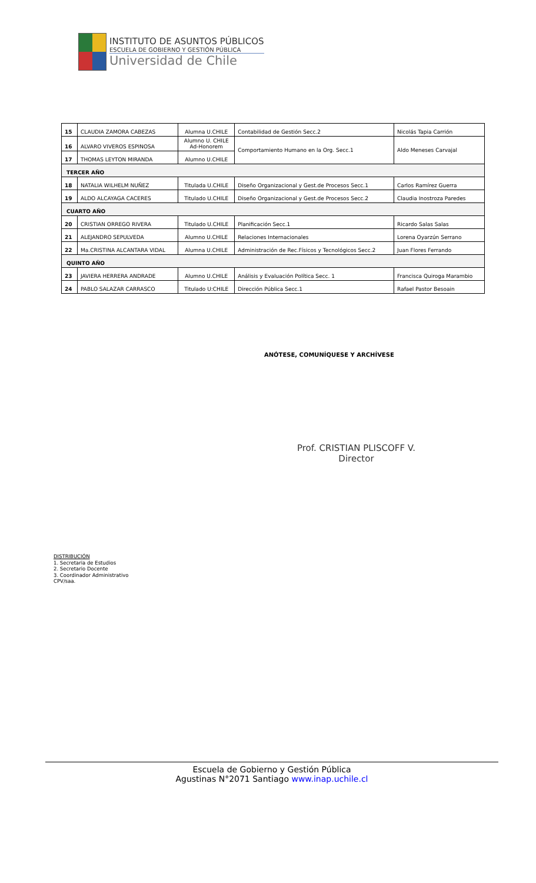INSTITUTO DE ASUNTOS PÚBLICOS
ESCUELA DE GOBIERNO Y GESTIÓN PÚBLICA
Universidad de Chile
| 15 | CLAUDIA ZAMORA CABEZAS | Alumna U.CHILE | Contabilidad de Gestión Secc.2 | Nicolás Tapia Carrión |
| 16 | ALVARO VIVEROS ESPINOSA | Alumno U. CHILE Ad-Honorem | Comportamiento Humano en la Org. Secc.1 | Aldo Meneses Carvajal |
| 17 | THOMAS LEYTON MIRANDA | Alumno U.CHILE | | |
| TERCER AÑO | | | | |
| 18 | NATALIA WILHELM NUÑEZ | Titulada U.CHILE | Diseño Organizacional y Gest.de Procesos Secc.1 | Carlos Ramírez Guerra |
| 19 | ALDO ALCAYAGA CACERES | Titulado U.CHILE | Diseño Organizacional y Gest.de Procesos Secc.2 | Claudia Inostroza Paredes |
| CUARTO AÑO | | | | |
| 20 | CRISTIAN ORREGO RIVERA | Titulado U.CHILE | Planificación Secc.1 | Ricardo Salas Salas |
| 21 | ALEJANDRO SEPULVEDA | Alumno U.CHILE | Relaciones Internacionales | Lorena Oyarzún Serrano |
| 22 | Ma.CRISTINA ALCANTARA VIDAL | Alumna U.CHILE | Administración de Rec.Físicos y Tecnológicos Secc.2 | Juan Flores Ferrando |
| QUINTO AÑO | | | | |
| 23 | JAVIERA HERRERA ANDRADE | Alumno U.CHILE | Análisis y Evaluación Política Secc. 1 | Francisca Quiroga Marambio |
| 24 | PABLO SALAZAR CARRASCO | Titulado U:CHILE | Dirección Pública Secc.1 | Rafael Pastor Besoain |
ANÓTESE, COMUNÍQUESE Y ARCHÍVESE
Prof. CRISTIAN PLISCOFF V.
Director
DISTRIBUCIÓN
1. Secretaria de Estudios
2. Secretario Docente
3. Coordinador Administrativo
CPV/saa.
Escuela de Gobierno y Gestión Pública
Agustinas N°2071 Santiago www.inap.uchile.cl